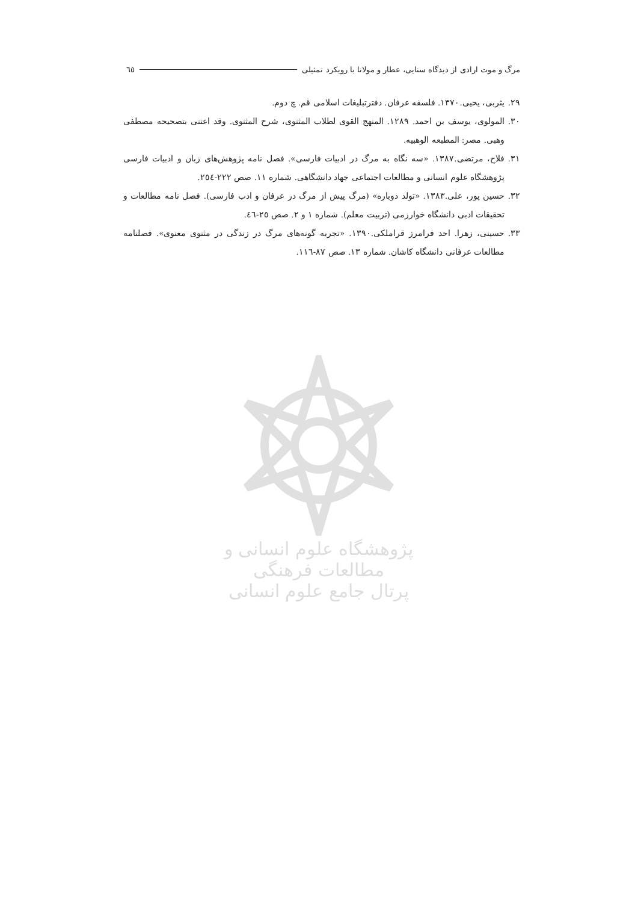مرگ و موت ارادی از دیدگاه سنایی، عطار و مولانا با رویکرد تمثیلی ٦٥
۲۹. یثربی، یحیی.۱۳۷۰. فلسفه عرفان. دفترتبلیغات اسلامی قم. چ دوم.
۳۰. المولوی، یوسف بن احمد. ۱۲۸۹. المنهج القوی لطلاب المثنوی، شرح المثنوی. وقد اعتنی بتصحیحه مصطفی وهبی. مصر: المطبعه الوهبیه.
۳۱. فلاح، مرتضی.۱۳۸۷. «سه نگاه به مرگ در ادبیات فارسی». فصل نامه پژوهش‌های زبان و ادبیات فارسی پژوهشگاه علوم انسانی و مطالعات اجتماعی جهاد دانشگاهی. شماره ۱۱. صص ۲۲۲-۲٥٤.
۳۲. حسین پور، علی.۱۳۸۳. «تولد دوباره» (مرگ پیش از مرگ در عرفان و ادب فارسی). فصل نامه مطالعات و تحقیقات ادبی دانشگاه خوارزمی (تربیت معلم). شماره ۱ و ۲. صص ۲٥-٤٦.
۳۳. حسینی، زهرا. احد فرامرز قراملکی.۱۳۹۰. «تجربه گونه‌های مرگ در زندگی در مثنوی معنوی». فصلنامه مطالعات عرفانی دانشگاه کاشان. شماره ۱۳. صص ۸۷-۱۱٦.
پژوهشگاه علوم انسانی و مطالعات فرهنگی
پرتال جامع علوم انسانی